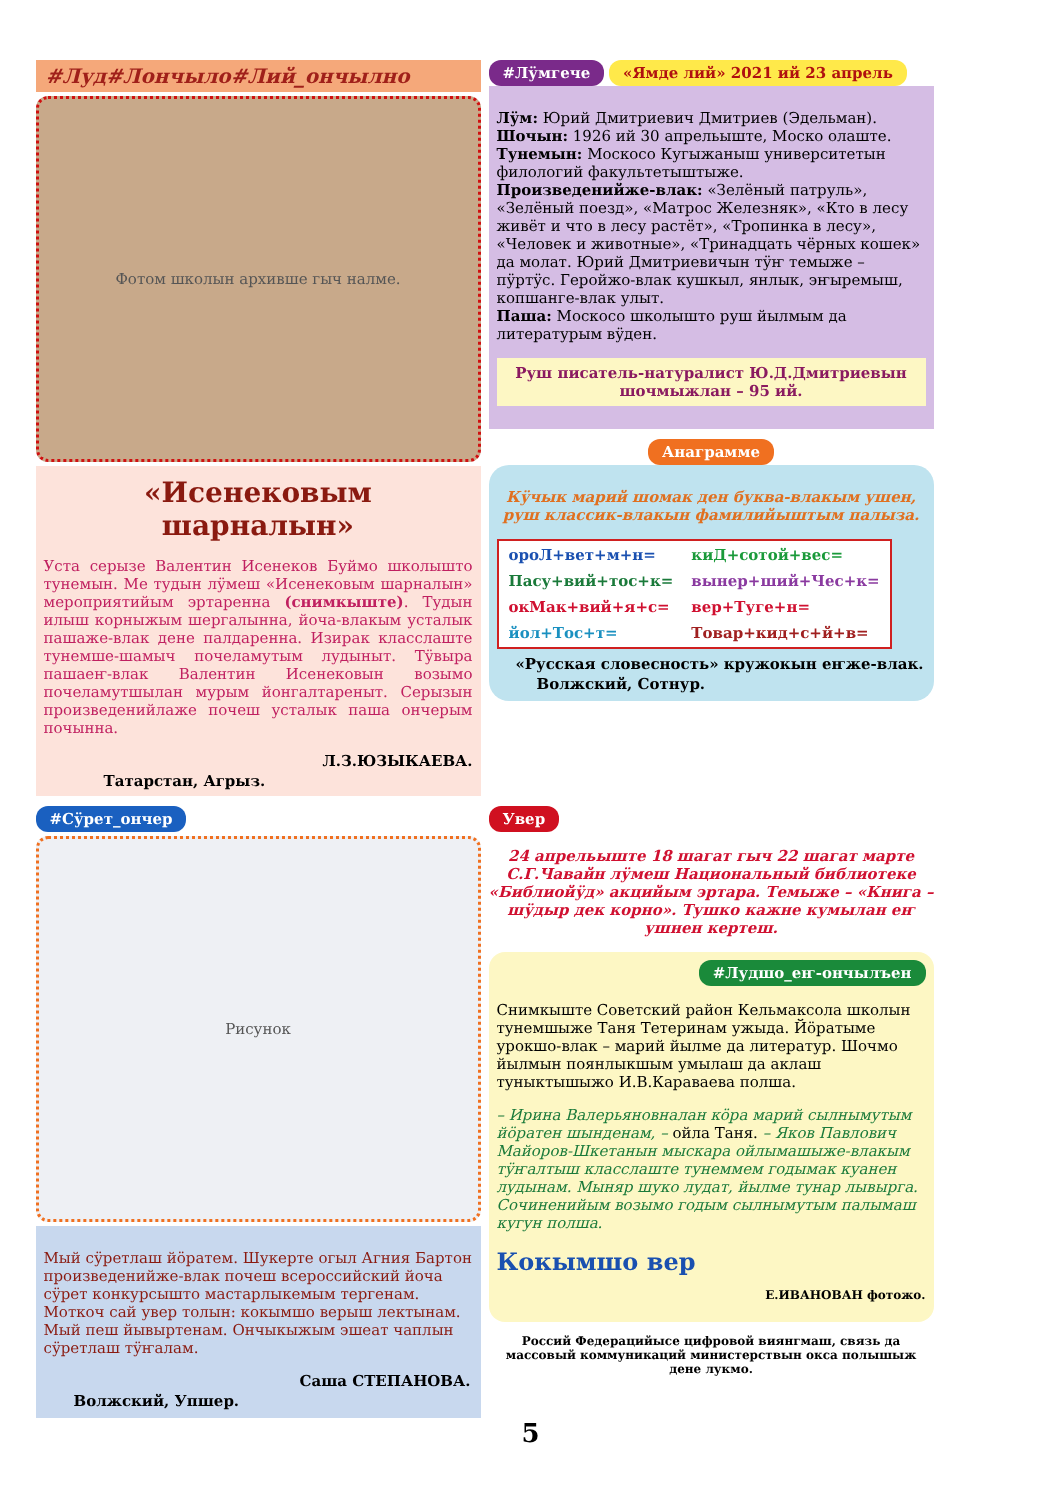#Луд#Лончыло#Лий_ончылно
Фотом школын архивше гыч налме.
«Исенековым шарналын»
Уста серызе Валентин Исенеков Буймо школышто тунемын. Ме тудын лӱмеш «Исенековым шарналын» мероприятийым эртаренна (снимкыште). Тудын илыш корныжым шергалынна, йоча-влакым усталык пашаже-влак дене палдаренна. Изирак класслаште тунемше-шамыч почеламутым лудыныт. Тӱвыра пашаеҥ-влак Валентин Исенековын возымо почеламутшылан мурым йонгалтареныт. Серызын произведенийлаже почеш усталык паша ончерым почынна.
Л.З.ЮЗЫКАЕВА.
Татарстан, Агрыз.
#Лӱмгече «Ямде лий» 2021 ий 23 апрель
Лӱм: Юрий Дмитриевич Дмитриев (Эдельман).
Шочын: 1926 ий 30 апрельыште, Моско олаште.
Тунемын: Москосо Кугыжаныш университетын филологий факультетыштыже.
Произведенийже-влак: «Зелёный патруль», «Зелёный поезд», «Матрос Железняк», «Кто в лесу живёт и что в лесу растёт», «Тропинка в лесу», «Человек и животные», «Тринадцать чёрных кошек» да молат. Юрий Дмитриевичын тӱҥ темыже – пӱртӱс. Геройжо-влак кушкыл, янлык, эҥыремыш, копшанге-влак улыт.
Паша: Москосо школышто руш йылмым да литературым вӱден.
Руш писатель-натуралист Ю.Д.Дмитриевын шочмыжлан – 95 ий.
Анаграмме
Кӱчык марий шомак ден буква-влакым ушен, руш классик-влакын фамилийыштым палыза.
| ороЛ+вет+м+н= | киД+сотой+вес= |
| Пасу+вий+тос+к= | вынер+ший+Чес+к= |
| окМак+вий+я+с= | вер+Туге+н= |
| йол+Тос+т= | Товар+кид+с+й+в= |
«Русская словесность» кружокын еҥже-влак.
Волжский, Сотнур.
#Сӱрет_ончер
Рисунок
Мый сӱретлаш йӧратем. Шукерте огыл Агния Бартон произведенийже-влак почеш всероссийский йоча сӱрет конкурсышто мастарлыкемым терге­нам. Моткоч сай увер толын: кокымшо верыш лектынам. Мый пеш йывыртенам. Ончыкыжым эшеат чаплын сӱретлаш тӱҥалам.
Саша СТЕПАНОВА.
Волжский, Упшер.
Увер
24 апрельыште 18 шагат гыч 22 шагат марте С.Г.Чавайн лӱмеш Национальный библиотеке «Библиойӱд» акцийым эртара. Темыже – «Книга – шӱдыр дек корно». Тушко кажне кумылан еҥ ушнен кертеш.
#Лудшо_еҥ-ончылъен
Снимкыште Советский район Кельмаксола школын тунемшыже Таня Тетеринам ужыда. Йӧратыме урокшо-влак – марий йылме да литератур. Шочмо йылмын поянлыкшым умылаш да аклаш туныктышыжо И.В.Караваева полша.
– Ирина Валерьяновналан кӧра марий сылнымутым йӧратен шынденам, – ойла Таня. – Яков Павлович Майоров-Шкетанын мыскара ойлымашыже-влакым тӱҥалтыш класслаште тунеммем годымак куанен лудынам. Мыняр шуко лудат, йылме тунар лывырга. Сочиненийым возымо годым сылнымутым палымаш кугун полша.
Кокымшо вер
Е.ИВАНОВАН фотожо.
Россий Федерацийысе цифровой виянгмаш, связь да массовый коммуникаций министерствын окса полышыж дене лукмо.
5